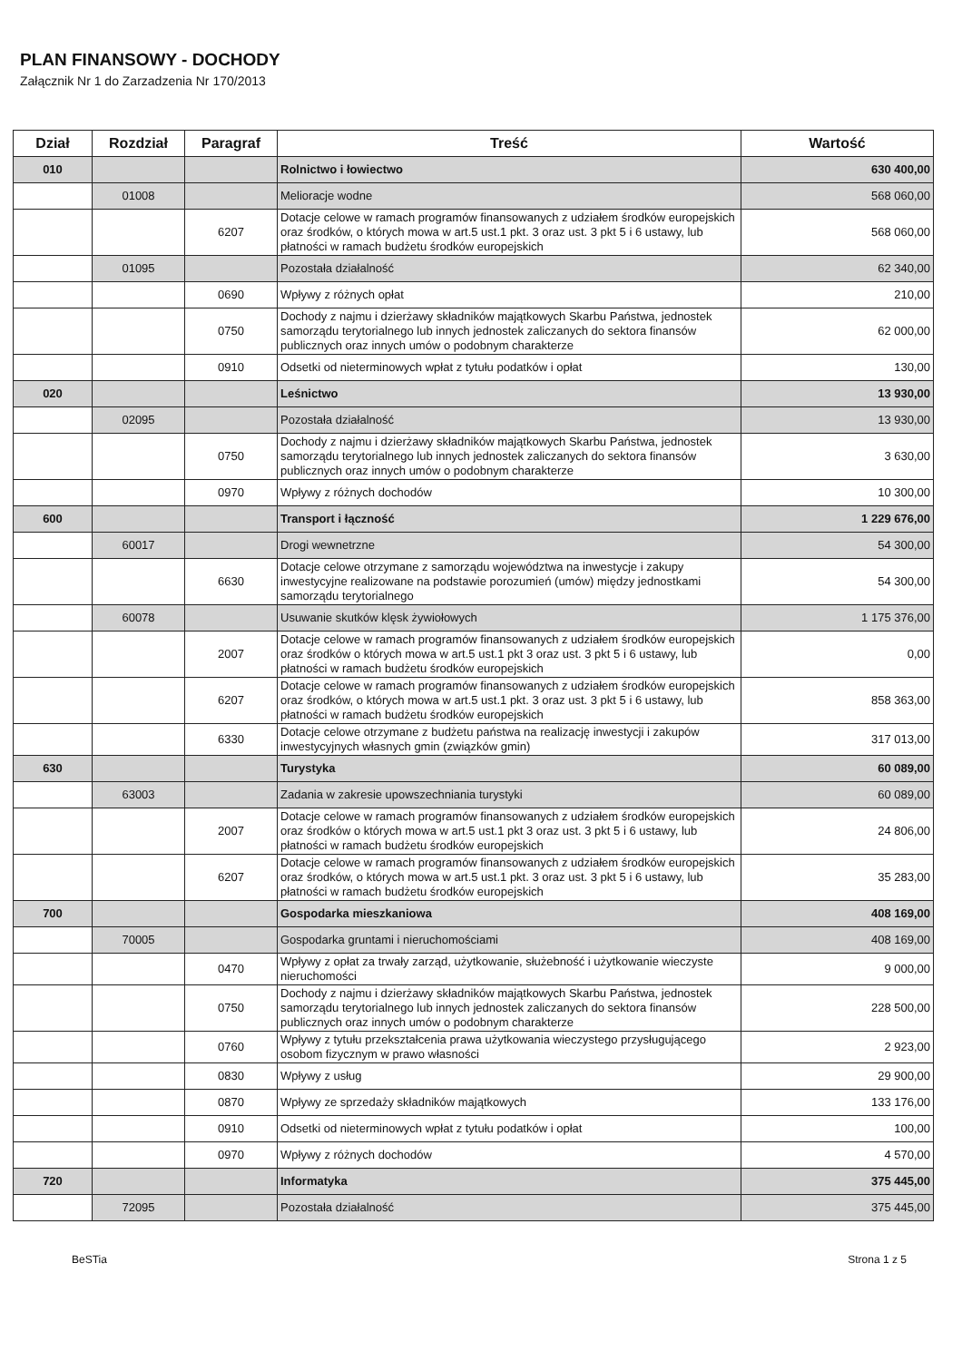PLAN FINANSOWY - DOCHODY
Załącznik Nr 1 do Zarzadzenia Nr 170/2013
| Dział | Rozdział | Paragraf | Treść | Wartość |
| --- | --- | --- | --- | --- |
| 010 | | | Rolnictwo i łowiectwo | 630 400,00 |
| | 01008 | | Melioracje wodne | 568 060,00 |
| | | 6207 | Dotacje celowe w ramach programów finansowanych z udziałem środków europejskich oraz środków, o których mowa w art.5 ust.1 pkt. 3 oraz ust. 3 pkt 5 i 6 ustawy, lub płatności w ramach budżetu środków europejskich | 568 060,00 |
| | 01095 | | Pozostała działalność | 62 340,00 |
| | | 0690 | Wpływy z różnych opłat | 210,00 |
| | | 0750 | Dochody z najmu i dzierżawy składników majątkowych Skarbu Państwa, jednostek samorządu terytorialnego lub innych jednostek zaliczanych do sektora finansów publicznych oraz innych umów o podobnym charakterze | 62 000,00 |
| | | 0910 | Odsetki od nieterminowych wpłat z tytułu podatków i opłat | 130,00 |
| 020 | | | Leśnictwo | 13 930,00 |
| | 02095 | | Pozostała działalność | 13 930,00 |
| | | 0750 | Dochody z najmu i dzierżawy składników majątkowych Skarbu Państwa, jednostek samorządu terytorialnego lub innych jednostek zaliczanych do sektora finansów publicznych oraz innych umów o podobnym charakterze | 3 630,00 |
| | | 0970 | Wpływy z różnych dochodów | 10 300,00 |
| 600 | | | Transport i łączność | 1 229 676,00 |
| | 60017 | | Drogi wewnetrzne | 54 300,00 |
| | | 6630 | Dotacje celowe otrzymane z samorządu województwa na inwestycje i zakupy inwestycyjne realizowane na podstawie porozumień (umów) między jednostkami samorządu terytorialnego | 54 300,00 |
| | 60078 | | Usuwanie skutków klęsk żywiołowych | 1 175 376,00 |
| | | 2007 | Dotacje celowe w ramach programów finansowanych z udziałem środków europejskich oraz środków o których mowa w art.5 ust.1 pkt 3 oraz ust. 3 pkt 5 i 6 ustawy, lub płatności w ramach budżetu środków europejskich | 0,00 |
| | | 6207 | Dotacje celowe w ramach programów finansowanych z udziałem środków europejskich oraz środków, o których mowa w art.5 ust.1 pkt. 3 oraz ust. 3 pkt 5 i 6 ustawy, lub płatności w ramach budżetu środków europejskich | 858 363,00 |
| | | 6330 | Dotacje celowe otrzymane z budżetu państwa na realizację inwestycji i zakupów inwestycyjnych własnych gmin (związków gmin) | 317 013,00 |
| 630 | | | Turystyka | 60 089,00 |
| | 63003 | | Zadania w zakresie upowszechniania turystyki | 60 089,00 |
| | | 2007 | Dotacje celowe w ramach programów finansowanych z udziałem środków europejskich oraz środków o których mowa w art.5 ust.1 pkt 3 oraz ust. 3 pkt 5 i 6 ustawy, lub płatności w ramach budżetu środków europejskich | 24 806,00 |
| | | 6207 | Dotacje celowe w ramach programów finansowanych z udziałem środków europejskich oraz środków, o których mowa w art.5 ust.1 pkt. 3 oraz ust. 3 pkt 5 i 6 ustawy, lub płatności w ramach budżetu środków europejskich | 35 283,00 |
| 700 | | | Gospodarka mieszkaniowa | 408 169,00 |
| | 70005 | | Gospodarka gruntami i nieruchomościami | 408 169,00 |
| | | 0470 | Wpływy z opłat za trwały zarząd, użytkowanie, służebność i użytkowanie wieczyste nieruchomości | 9 000,00 |
| | | 0750 | Dochody z najmu i dzierżawy składników majątkowych Skarbu Państwa, jednostek samorządu terytorialnego lub innych jednostek zaliczanych do sektora finansów publicznych oraz innych umów o podobnym charakterze | 228 500,00 |
| | | 0760 | Wpływy z tytułu przekształcenia prawa użytkowania wieczystego przysługującego osobom fizycznym w prawo własności | 2 923,00 |
| | | 0830 | Wpływy z usług | 29 900,00 |
| | | 0870 | Wpływy ze sprzedaży składników majątkowych | 133 176,00 |
| | | 0910 | Odsetki od nieterminowych wpłat z tytułu podatków i opłat | 100,00 |
| | | 0970 | Wpływy z różnych dochodów | 4 570,00 |
| 720 | | | Informatyka | 375 445,00 |
| | 72095 | | Pozostała działalność | 375 445,00 |
BeSTia Strona 1 z 5